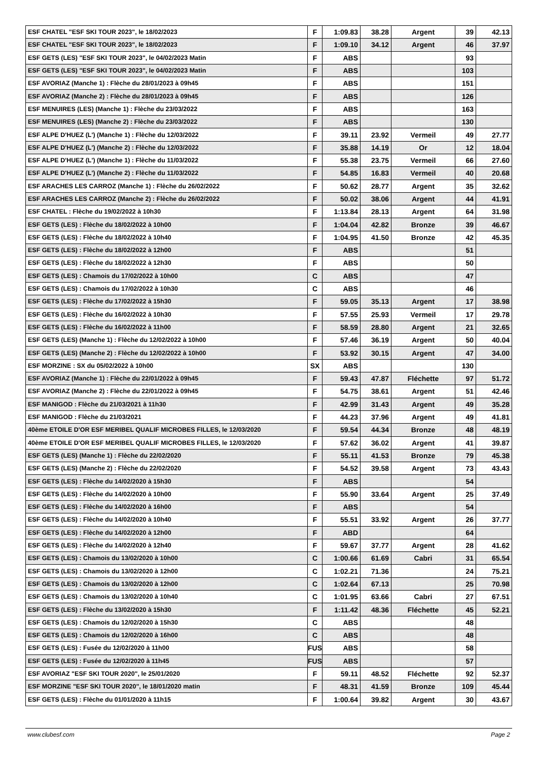| ESF CHATEL "ESF SKI TOUR 2023", le 18/02/2023 | F | 1:09.83 | 38.28 | Argent | 39 | 42.13 |
| ESF CHATEL "ESF SKI TOUR 2023", le 18/02/2023 | F | 1:09.10 | 34.12 | Argent | 46 | 37.97 |
| ESF GETS (LES) "ESF SKI TOUR 2023", le 04/02/2023 Matin | F | ABS | | | 93 | |
| ESF GETS (LES) "ESF SKI TOUR 2023", le 04/02/2023 Matin | F | ABS | | | 103 | |
| ESF AVORIAZ (Manche 1) : Flèche du 28/01/2023 à 09h45 | F | ABS | | | 151 | |
| ESF AVORIAZ (Manche 2) : Flèche du 28/01/2023 à 09h45 | F | ABS | | | 126 | |
| ESF MENUIRES (LES) (Manche 1) : Flèche du 23/03/2022 | F | ABS | | | 163 | |
| ESF MENUIRES (LES) (Manche 2) : Flèche du 23/03/2022 | F | ABS | | | 130 | |
| ESF ALPE D'HUEZ (L') (Manche 1) : Flèche du 12/03/2022 | F | 39.11 | 23.92 | Vermeil | 49 | 27.77 |
| ESF ALPE D'HUEZ (L') (Manche 2) : Flèche du 12/03/2022 | F | 35.88 | 14.19 | Or | 12 | 18.04 |
| ESF ALPE D'HUEZ (L') (Manche 1) : Flèche du 11/03/2022 | F | 55.38 | 23.75 | Vermeil | 66 | 27.60 |
| ESF ALPE D'HUEZ (L') (Manche 2) : Flèche du 11/03/2022 | F | 54.85 | 16.83 | Vermeil | 40 | 20.68 |
| ESF ARACHES LES CARROZ (Manche 1) : Flèche du 26/02/2022 | F | 50.62 | 28.77 | Argent | 35 | 32.62 |
| ESF ARACHES LES CARROZ (Manche 2) : Flèche du 26/02/2022 | F | 50.02 | 38.06 | Argent | 44 | 41.91 |
| ESF CHATEL : Flèche du 19/02/2022 à 10h30 | F | 1:13.84 | 28.13 | Argent | 64 | 31.98 |
| ESF GETS (LES) : Flèche du 18/02/2022 à 10h00 | F | 1:04.04 | 42.82 | Bronze | 39 | 46.67 |
| ESF GETS (LES) : Flèche du 18/02/2022 à 10h40 | F | 1:04.95 | 41.50 | Bronze | 42 | 45.35 |
| ESF GETS (LES) : Flèche du 18/02/2022 à 12h00 | F | ABS | | | 51 | |
| ESF GETS (LES) : Flèche du 18/02/2022 à 12h30 | F | ABS | | | 50 | |
| ESF GETS (LES) : Chamois du 17/02/2022 à 10h00 | C | ABS | | | 47 | |
| ESF GETS (LES) : Chamois du 17/02/2022 à 10h30 | C | ABS | | | 46 | |
| ESF GETS (LES) : Flèche du 17/02/2022 à 15h30 | F | 59.05 | 35.13 | Argent | 17 | 38.98 |
| ESF GETS (LES) : Flèche du 16/02/2022 à 10h30 | F | 57.55 | 25.93 | Vermeil | 17 | 29.78 |
| ESF GETS (LES) : Flèche du 16/02/2022 à 11h00 | F | 58.59 | 28.80 | Argent | 21 | 32.65 |
| ESF GETS (LES) (Manche 1) : Flèche du 12/02/2022 à 10h00 | F | 57.46 | 36.19 | Argent | 50 | 40.04 |
| ESF GETS (LES) (Manche 2) : Flèche du 12/02/2022 à 10h00 | F | 53.92 | 30.15 | Argent | 47 | 34.00 |
| ESF MORZINE : SX du 05/02/2022 à 10h00 | SX | ABS | | | 130 | |
| ESF AVORIAZ (Manche 1) : Flèche du 22/01/2022 à 09h45 | F | 59.43 | 47.87 | Fléchette | 97 | 51.72 |
| ESF AVORIAZ (Manche 2) : Flèche du 22/01/2022 à 09h45 | F | 54.75 | 38.61 | Argent | 51 | 42.46 |
| ESF MANIGOD : Flèche du 21/03/2021 à 11h30 | F | 42.99 | 31.43 | Argent | 49 | 35.28 |
| ESF MANIGOD : Flèche du 21/03/2021 | F | 44.23 | 37.96 | Argent | 49 | 41.81 |
| 40ème ETOILE D'OR ESF MERIBEL QUALIF MICROBES FILLES, le 12/03/2020 | F | 59.54 | 44.34 | Bronze | 48 | 48.19 |
| 40ème ETOILE D'OR ESF MERIBEL QUALIF MICROBES FILLES, le 12/03/2020 | F | 57.62 | 36.02 | Argent | 41 | 39.87 |
| ESF GETS (LES) (Manche 1) : Flèche du 22/02/2020 | F | 55.11 | 41.53 | Bronze | 79 | 45.38 |
| ESF GETS (LES) (Manche 2) : Flèche du 22/02/2020 | F | 54.52 | 39.58 | Argent | 73 | 43.43 |
| ESF GETS (LES) : Flèche du 14/02/2020 à 15h30 | F | ABS | | | 54 | |
| ESF GETS (LES) : Flèche du 14/02/2020 à 10h00 | F | 55.90 | 33.64 | Argent | 25 | 37.49 |
| ESF GETS (LES) : Flèche du 14/02/2020 à 16h00 | F | ABS | | | 54 | |
| ESF GETS (LES) : Flèche du 14/02/2020 à 10h40 | F | 55.51 | 33.92 | Argent | 26 | 37.77 |
| ESF GETS (LES) : Flèche du 14/02/2020 à 12h00 | F | ABD | | | 64 | |
| ESF GETS (LES) : Flèche du 14/02/2020 à 12h40 | F | 59.67 | 37.77 | Argent | 28 | 41.62 |
| ESF GETS (LES) : Chamois du 13/02/2020 à 10h00 | C | 1:00.66 | 61.69 | Cabri | 31 | 65.54 |
| ESF GETS (LES) : Chamois du 13/02/2020 à 12h00 | C | 1:02.21 | 71.36 | | 24 | 75.21 |
| ESF GETS (LES) : Chamois du 13/02/2020 à 12h00 | C | 1:02.64 | 67.13 | | 25 | 70.98 |
| ESF GETS (LES) : Chamois du 13/02/2020 à 10h40 | C | 1:01.95 | 63.66 | Cabri | 27 | 67.51 |
| ESF GETS (LES) : Flèche du 13/02/2020 à 15h30 | F | 1:11.42 | 48.36 | Fléchette | 45 | 52.21 |
| ESF GETS (LES) : Chamois du 12/02/2020 à 15h30 | C | ABS | | | 48 | |
| ESF GETS (LES) : Chamois du 12/02/2020 à 16h00 | C | ABS | | | 48 | |
| ESF GETS (LES) : Fusée du 12/02/2020 à 11h00 | FUS | ABS | | | 58 | |
| ESF GETS (LES) : Fusée du 12/02/2020 à 11h45 | FUS | ABS | | | 57 | |
| ESF AVORIAZ "ESF SKI TOUR 2020", le 25/01/2020 | F | 59.11 | 48.52 | Fléchette | 92 | 52.37 |
| ESF MORZINE "ESF SKI TOUR 2020", le 18/01/2020 matin | F | 48.31 | 41.59 | Bronze | 109 | 45.44 |
| ESF GETS (LES) : Flèche du 01/01/2020 à 11h15 | F | 1:00.64 | 39.82 | Argent | 30 | 43.67 |
www.clubesf.com Page 2